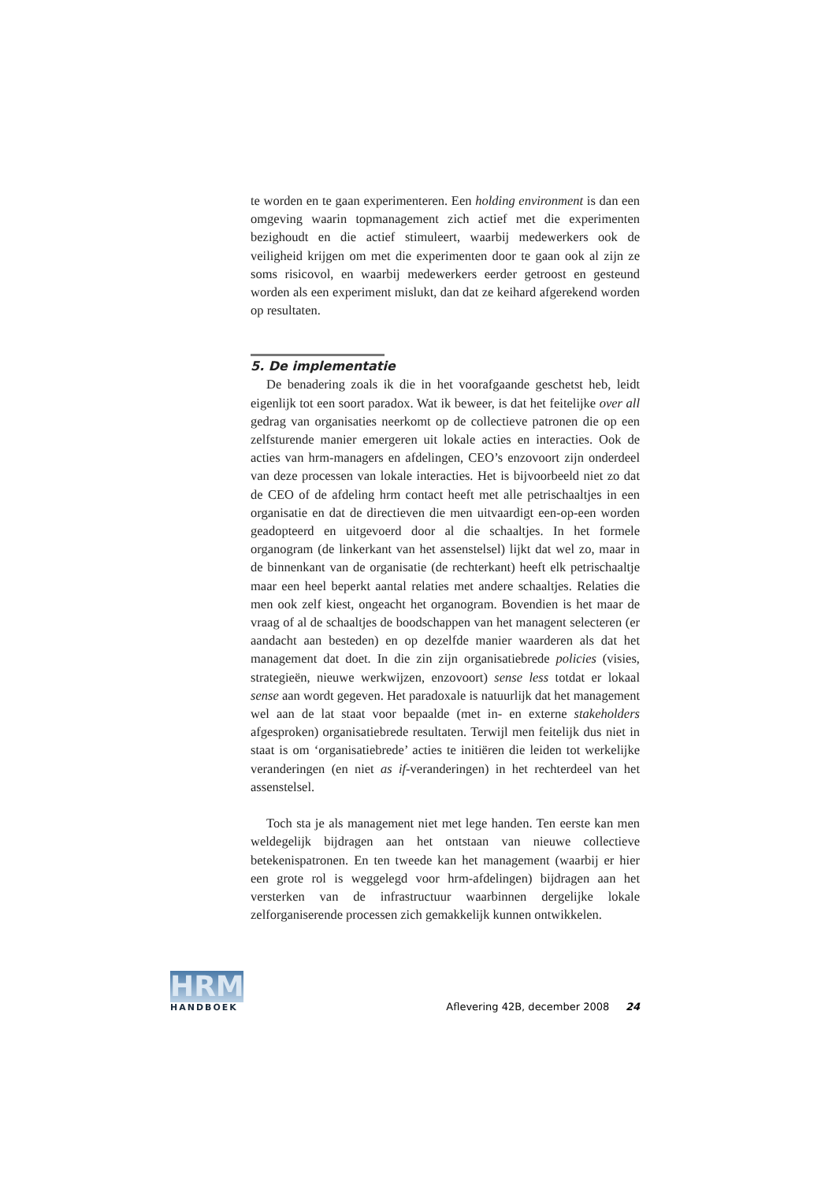te worden en te gaan experimenteren. Een holding environment is dan een omgeving waarin topmanagement zich actief met die experimenten bezighoudt en die actief stimuleert, waarbij medewerkers ook de veiligheid krijgen om met die experimenten door te gaan ook al zijn ze soms risicovol, en waarbij medewerkers eerder getroost en gesteund worden als een experiment mislukt, dan dat ze keihard afgerekend worden op resultaten.
5. De implementatie
De benadering zoals ik die in het voorafgaande geschetst heb, leidt eigenlijk tot een soort paradox. Wat ik beweer, is dat het feitelijke over all gedrag van organisaties neerkomt op de collectieve patronen die op een zelfsturende manier emergeren uit lokale acties en interacties. Ook de acties van hrm-managers en afdelingen, CEO’s enzovoort zijn onderdeel van deze processen van lokale interacties. Het is bijvoorbeeld niet zo dat de CEO of de afdeling hrm contact heeft met alle petrischaaltjes in een organisatie en dat de directieven die men uitvaardigt een-op-een worden geadopteerd en uitgevoerd door al die schaaltjes. In het formele organogram (de linkerkant van het assenstelsel) lijkt dat wel zo, maar in de binnenkant van de organisatie (de rechterkant) heeft elk petrischaaltje maar een heel beperkt aantal relaties met andere schaaltjes. Relaties die men ook zelf kiest, ongeacht het organogram. Bovendien is het maar de vraag of al de schaaltjes de boodschappen van het managent selecteren (er aandacht aan besteden) en op dezelfde manier waarderen als dat het management dat doet. In die zin zijn organisatiebrede policies (visies, strategieën, nieuwe werkwijzen, enzovoort) sense less totdat er lokaal sense aan wordt gegeven. Het paradoxale is natuurlijk dat het management wel aan de lat staat voor bepaalde (met in- en externe stakeholders afgesproken) organisatiebrede resultaten. Terwijl men feitelijk dus niet in staat is om ‘organisatiebrede’ acties te initiëren die leiden tot werkelijke veranderingen (en niet as if-veranderingen) in het rechterdeel van het assenstelsel.
Toch sta je als management niet met lege handen. Ten eerste kan men weldegelijk bijdragen aan het ontstaan van nieuwe collectieve betekenispatronen. En ten tweede kan het management (waarbij er hier een grote rol is weggelegd voor hrm-afdelingen) bijdragen aan het versterken van de infrastructuur waarbinnen dergelijke lokale zelforganiserende processen zich gemakkelijk kunnen ontwikkelen.
HRM
HANDBOEK
Aflevering 42B, december 2008 24